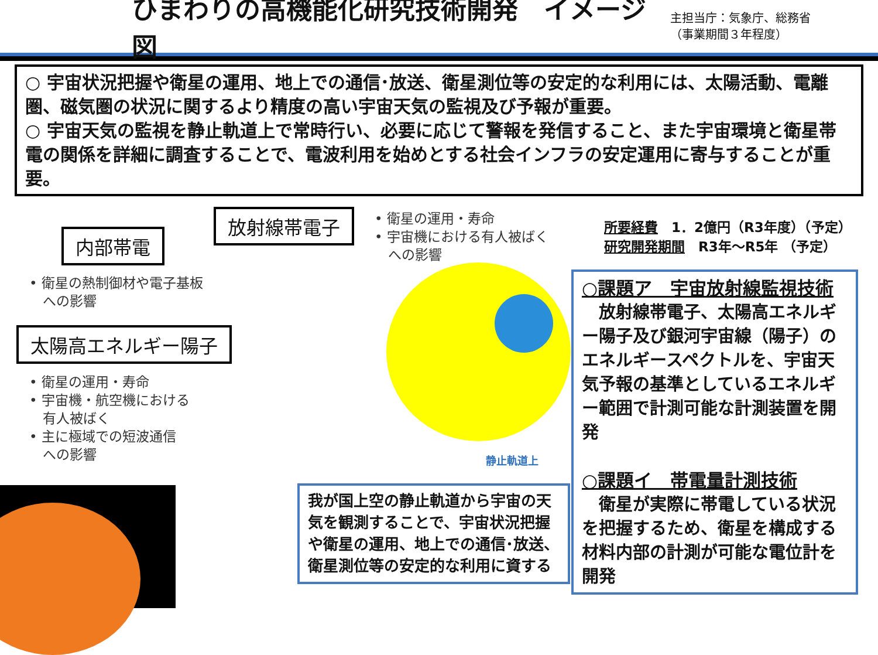ひまわりの高機能化研究技術開発　イメージ図
主担当庁：気象庁、総務省
（事業期間３年程度）
○ 宇宙状況把握や衛星の運用、地上での通信･放送、衛星測位等の安定的な利用には、太陽活動、電離圏、磁気圏の状況に関するより精度の高い宇宙天気の監視及び予報が重要。
○ 宇宙天気の監視を静止軌道上で常時行い、必要に応じて警報を発信すること、また宇宙環境と衛星帯電の関係を詳細に調査することで、電波利用を始めとする社会インフラの安定運用に寄与することが重要。
放射線帯電子
内部帯電
太陽高エネルギー陽子
• 衛星の運用・寿命
• 宇宙機における有人被ばく
　への影響
• 衛星の熱制御材や電子基板
　への影響
• 衛星の運用・寿命
• 宇宙機・航空機における
　有人被ばく
• 主に極域での短波通信
　への影響
所要経費　1．2億円（R3年度）（予定）
研究開発期間　R3年～R5年 （予定）
静止軌道上
○課題ア　宇宙放射線監視技術
　放射線帯電子、太陽高エネルギー陽子及び銀河宇宙線（陽子）のエネルギースペクトルを、宇宙天気予報の基準としているエネルギー範囲で計測可能な計測装置を開発
○課題イ　帯電量計測技術
　衛星が実際に帯電している状況を把握するため、衛星を構成する材料内部の計測が可能な電位計を開発
我が国上空の静止軌道から宇宙の天気を観測することで、宇宙状況把握や衛星の運用、地上での通信･放送、衛星測位等の安定的な利用に資する